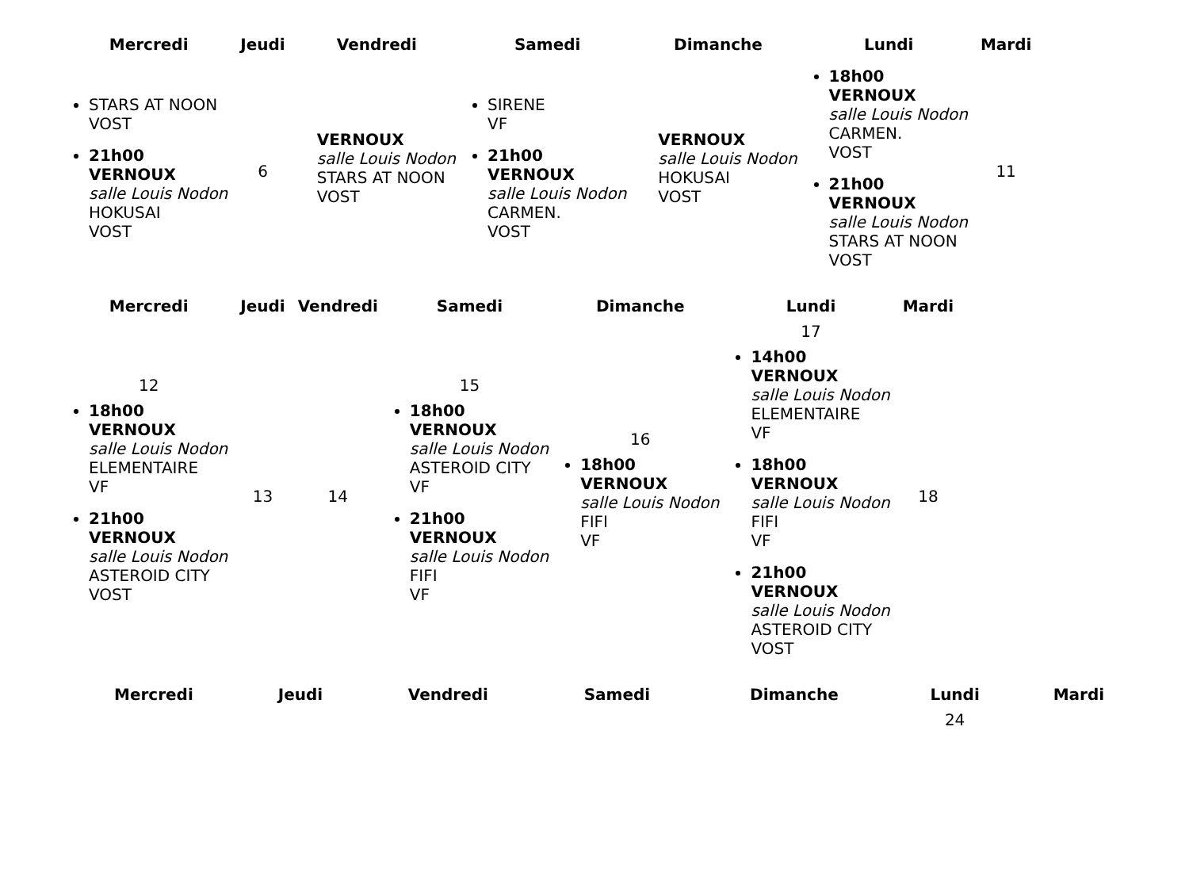| Mercredi | Jeudi | Vendredi | Samedi | Dimanche | Lundi | Mardi |
| --- | --- | --- | --- | --- | --- | --- |
| STARS AT NOON VOST 21h00 VERNOUX salle Louis Nodon HOKUSAI VOST | 6 | VERNOUX salle Louis Nodon STARS AT NOON VOST | SIRENE VF 21h00 VERNOUX salle Louis Nodon CARMEN. VOST | VERNOUX salle Louis Nodon HOKUSAI VOST | 18h00 VERNOUX salle Louis Nodon CARMEN. VOST 21h00 VERNOUX salle Louis Nodon STARS AT NOON VOST | 11 |
| Mercredi | Jeudi | Vendredi | Samedi | Dimanche | Lundi | Mardi |
| --- | --- | --- | --- | --- | --- | --- |
| 12 18h00 VERNOUX salle Louis Nodon ELEMENTAIRE VF 21h00 VERNOUX salle Louis Nodon ASTEROID CITY VOST | 13 | 14 | 15 18h00 VERNOUX salle Louis Nodon ASTEROID CITY VF 21h00 VERNOUX salle Louis Nodon FIFI VF | 16 18h00 VERNOUX salle Louis Nodon FIFI VF | 17 14h00 VERNOUX salle Louis Nodon ELEMENTAIRE VF 18h00 VERNOUX salle Louis Nodon FIFI VF 21h00 VERNOUX salle Louis Nodon ASTEROID CITY VOST | 18 |
| Mercredi | Jeudi | Vendredi | Samedi | Dimanche | Lundi | Mardi |
| --- | --- | --- | --- | --- | --- | --- |
| | | | | | 24 | |